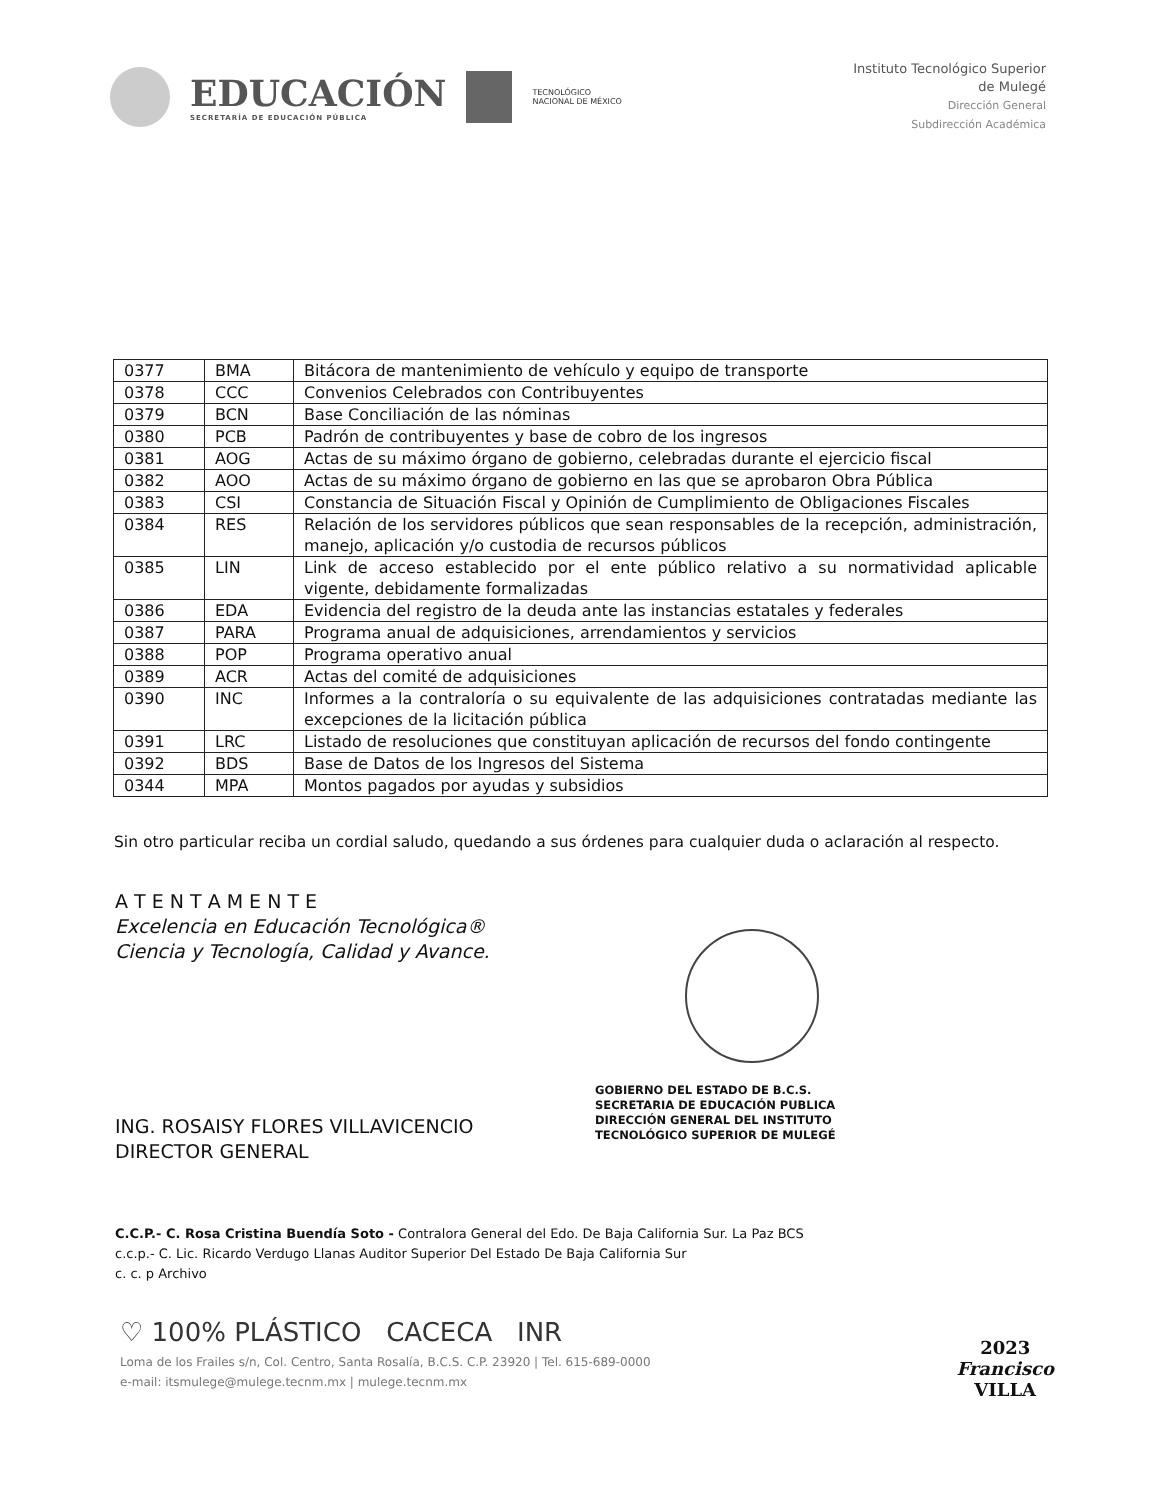EDUCACIÓN
SECRETARÍA DE EDUCACIÓN PÚBLICA
TECNOLÓGICO
NACIONAL DE MÉXICO
Instituto Tecnológico Superior
de Mulegé
Dirección General
Subdirección Académica
| 0377 | BMA | Bitácora de mantenimiento de vehículo y equipo de transporte |
| 0378 | CCC | Convenios Celebrados con Contribuyentes |
| 0379 | BCN | Base Conciliación de las nóminas |
| 0380 | PCB | Padrón de contribuyentes y base de cobro de los ingresos |
| 0381 | AOG | Actas de su máximo órgano de gobierno, celebradas durante el ejercicio fiscal |
| 0382 | AOO | Actas de su máximo órgano de gobierno en las que se aprobaron Obra Pública |
| 0383 | CSI | Constancia de Situación Fiscal y Opinión de Cumplimiento de Obligaciones Fiscales |
| 0384 | RES | Relación de los servidores públicos que sean responsables de la recepción, administración, manejo, aplicación y/o custodia de recursos públicos |
| 0385 | LIN | Link de acceso establecido por el ente público relativo a su normatividad aplicable vigente, debidamente formalizadas |
| 0386 | EDA | Evidencia del registro de la deuda ante las instancias estatales y federales |
| 0387 | PARA | Programa anual de adquisiciones, arrendamientos y servicios |
| 0388 | POP | Programa operativo anual |
| 0389 | ACR | Actas del comité de adquisiciones |
| 0390 | INC | Informes a la contraloría o su equivalente de las adquisiciones contratadas mediante las excepciones de la licitación pública |
| 0391 | LRC | Listado de resoluciones que constituyan aplicación de recursos del fondo contingente |
| 0392 | BDS | Base de Datos de los Ingresos del Sistema |
| 0344 | MPA | Montos pagados por ayudas y subsidios |
Sin otro particular reciba un cordial saludo, quedando a sus órdenes para cualquier duda o aclaración al respecto.
A T E N T A M E N T E
Excelencia en Educación Tecnológica®
Ciencia y Tecnología, Calidad y Avance.
ING. ROSAISY FLORES VILLAVICENCIO
DIRECTOR GENERAL
GOBIERNO DEL ESTADO DE B.C.S.
SECRETARIA DE EDUCACIÓN PUBLICA
DIRECCIÓN GENERAL DEL INSTITUTO
TECNOLÓGICO SUPERIOR DE MULEGÉ
C.C.P.- C. Rosa Cristina Buendía Soto - Contralora General del Edo. De Baja California Sur. La Paz BCS
c.c.p.- C. Lic. Ricardo Verdugo Llanas Auditor Superior Del Estado De Baja California Sur
c. c. p Archivo
♡ 100% PLÁSTICO CACECA INR
Loma de los Frailes s/n, Col. Centro, Santa Rosalía, B.C.S. C.P. 23920 | Tel. 615-689-0000
e-mail: itsmulege@mulege.tecnm.mx | mulege.tecnm.mx
2023
Francisco
VILLA